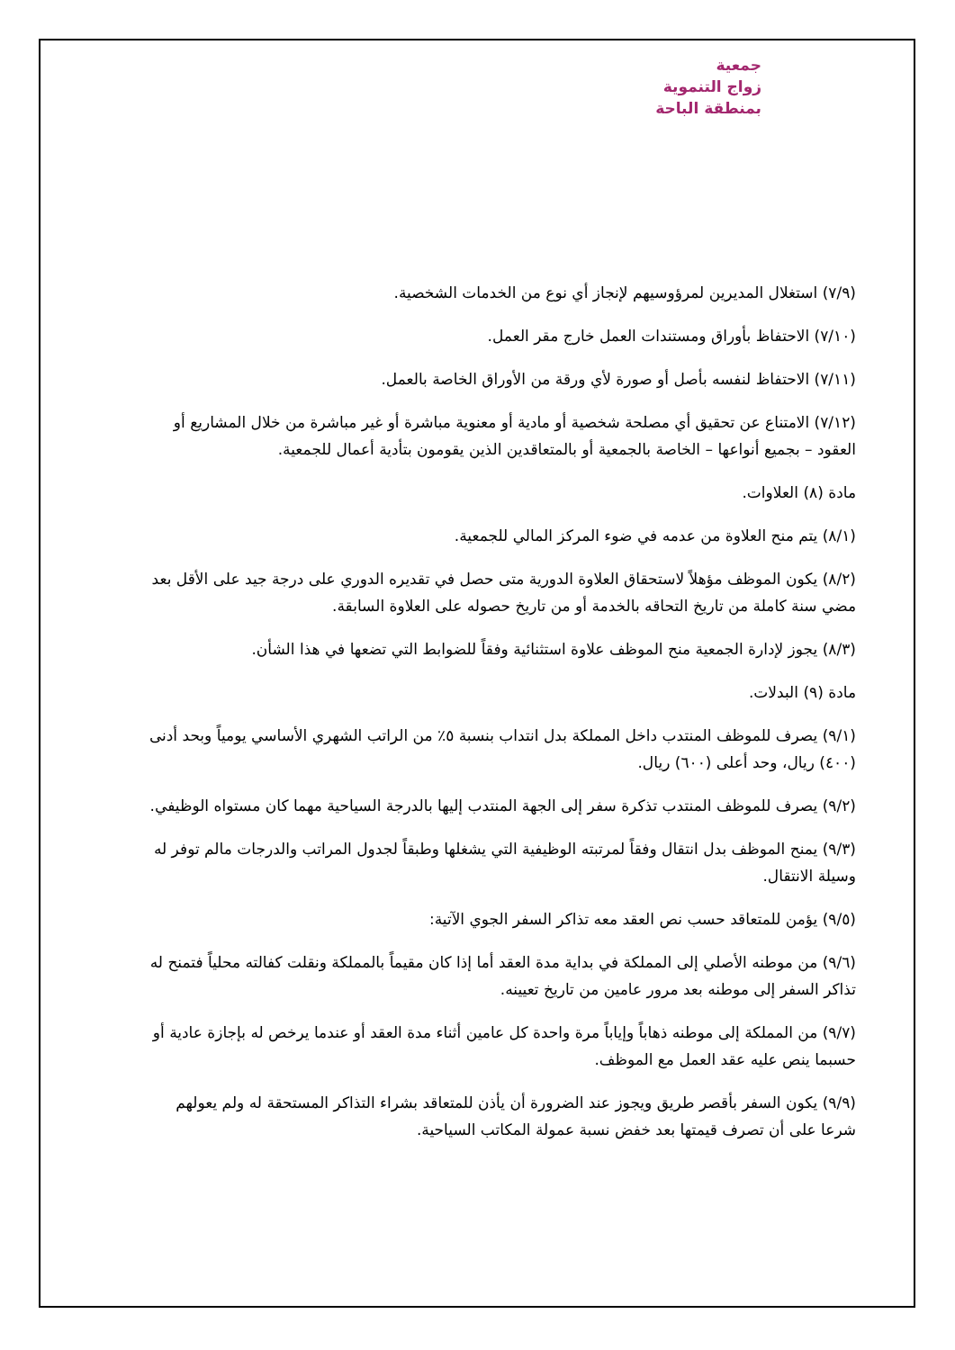جمعية
زواج التنموية
بمنطقة الباحة
(٧/٩) استغلال المديرين لمرؤوسيهم لإنجاز أي نوع من الخدمات الشخصية.
(٧/١٠) الاحتفاظ بأوراق ومستندات العمل خارج مقر العمل.
(٧/١١) الاحتفاظ لنفسه بأصل أو صورة لأي ورقة من الأوراق الخاصة بالعمل.
(٧/١٢) الامتناع عن تحقيق أي مصلحة شخصية أو مادية أو معنوية مباشرة أو غير مباشرة من خلال المشاريع أو العقود – بجميع أنواعها – الخاصة بالجمعية أو بالمتعاقدين الذين يقومون بتأدية أعمال للجمعية.
مادة (٨) العلاوات.
(٨/١) يتم منح العلاوة من عدمه في ضوء المركز المالي للجمعية.
(٨/٢) يكون الموظف مؤهلاً لاستحقاق العلاوة الدورية متى حصل في تقديره الدوري على درجة جيد على الأقل بعد مضي سنة كاملة من تاريخ التحاقه بالخدمة أو من تاريخ حصوله على العلاوة السابقة.
(٨/٣) يجوز لإدارة الجمعية منح الموظف علاوة استثنائية وفقاً للضوابط التي تضعها في هذا الشأن.
مادة (٩) البدلات.
(٩/١) يصرف للموظف المنتدب داخل المملكة بدل انتداب بنسبة ٥٪ من الراتب الشهري الأساسي يومياً وبحد أدنى (٤٠٠) ريال، وحد أعلى (٦٠٠) ريال.
(٩/٢) يصرف للموظف المنتدب تذكرة سفر إلى الجهة المنتدب إليها بالدرجة السياحية مهما كان مستواه الوظيفي.
(٩/٣) يمنح الموظف بدل انتقال وفقاً لمرتبته الوظيفية التي يشغلها وطبقاً لجدول المراتب والدرجات مالم توفر له وسيلة الانتقال.
(٩/٥) يؤمن للمتعاقد حسب نص العقد معه تذاكر السفر الجوي الآتية:
(٩/٦) من موطنه الأصلي إلى المملكة في بداية مدة العقد أما إذا كان مقيماً بالمملكة ونقلت كفالته محلياً فتمنح له تذاكر السفر إلى موطنه بعد مرور عامين من تاريخ تعيينه.
(٩/٧) من المملكة إلى موطنه ذهاباً وإياباً مرة واحدة كل عامين أثناء مدة العقد أو عندما يرخص له بإجازة عادية أو حسبما ينص عليه عقد العمل مع الموظف.
(٩/٩) يكون السفر بأقصر طريق ويجوز عند الضرورة أن يأذن للمتعاقد بشراء التذاكر المستحقة له ولم يعولهم شرعا على أن تصرف قيمتها بعد خفض نسبة عمولة المكاتب السياحية.